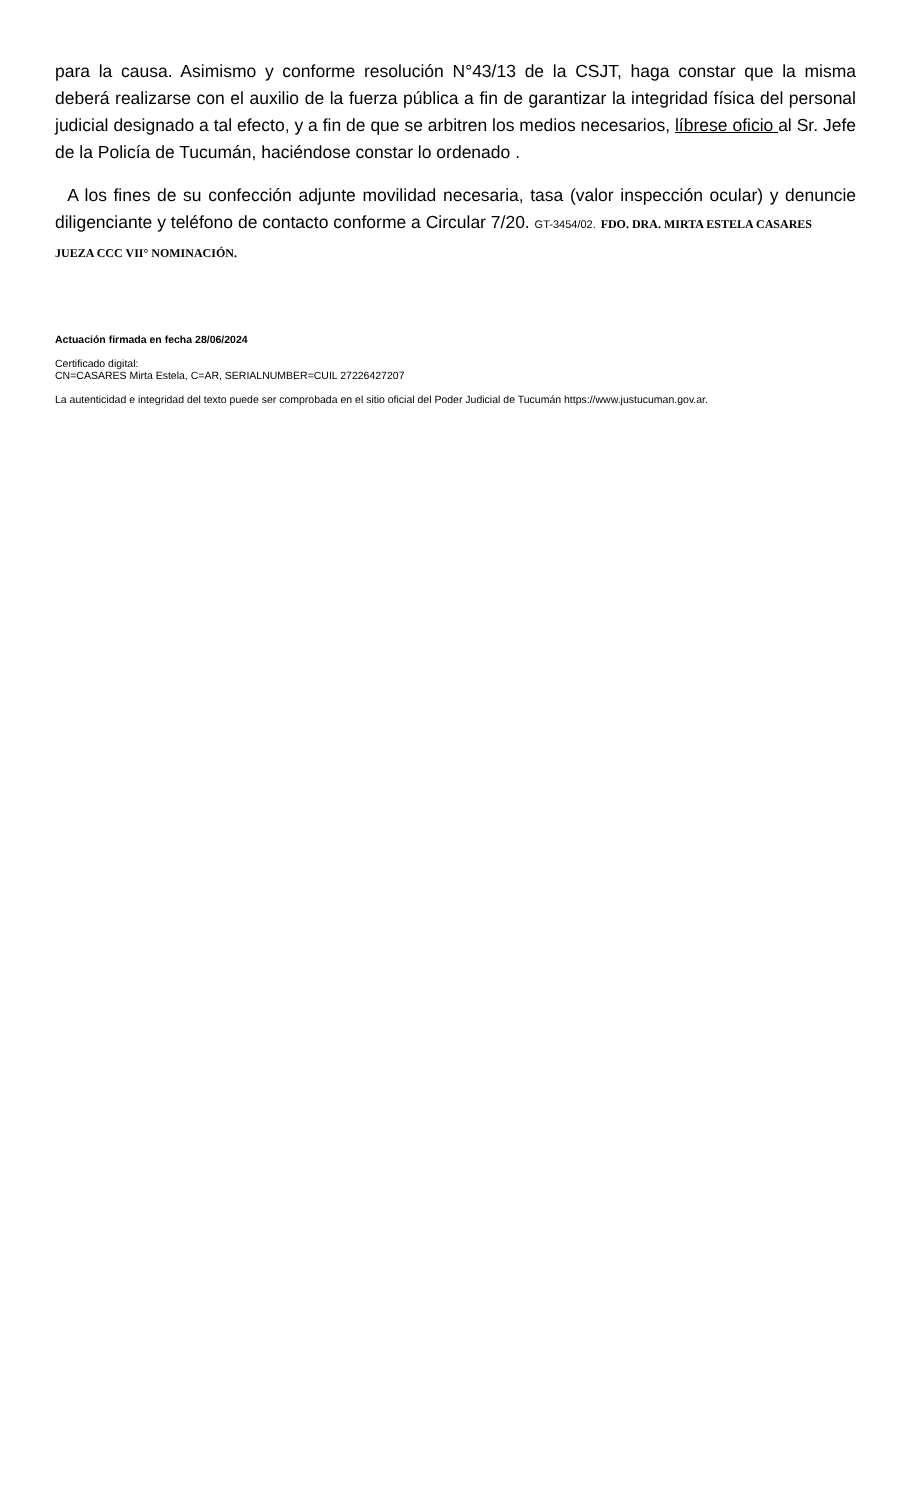para la causa. Asimismo y conforme resolución N°43/13 de la CSJT, haga constar que la misma deberá realizarse con el auxilio de la fuerza pública a fin de garantizar la integridad física del personal judicial designado a tal efecto, y a fin de que se arbitren los medios necesarios, líbrese oficio al Sr. Jefe de la Policía de Tucumán, haciéndose constar lo ordenado .
A los fines de su confección adjunte movilidad necesaria, tasa (valor inspección ocular) y denuncie diligenciante y teléfono de contacto conforme a Circular 7/20. GT-3454/02. FDO. DRA. MIRTA ESTELA CASARES
JUEZA CCC VII° NOMINACIÓN.
Actuación firmada en fecha 28/06/2024
Certificado digital:
CN=CASARES Mirta Estela, C=AR, SERIALNUMBER=CUIL 27226427207
La autenticidad e integridad del texto puede ser comprobada en el sitio oficial del Poder Judicial de Tucumán https://www.justucuman.gov.ar.